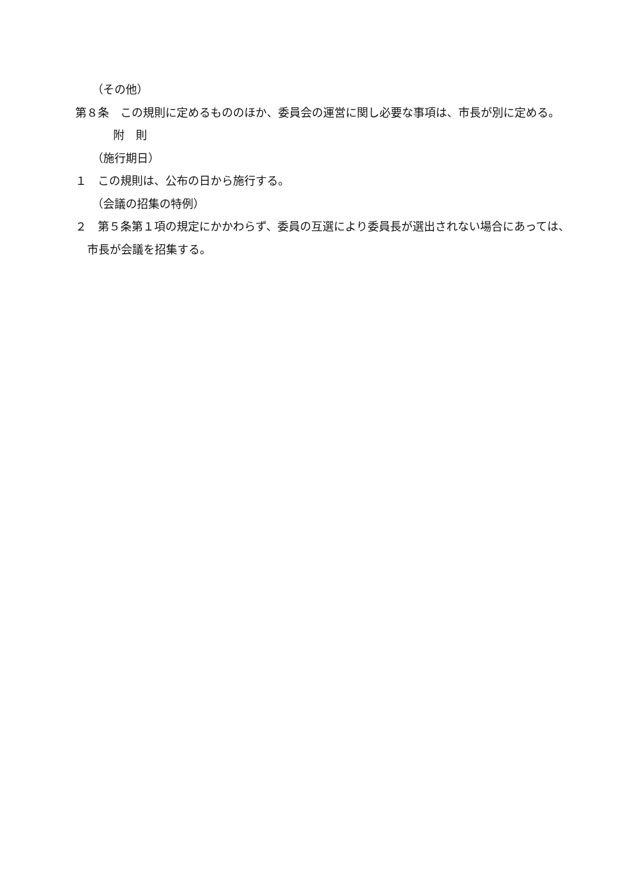（その他）
第８条　この規則に定めるもののほか、委員会の運営に関し必要な事項は、市長が別に定める。
附　則
（施行期日）
１　この規則は、公布の日から施行する。
（会議の招集の特例）
２　第５条第１項の規定にかかわらず、委員の互選により委員長が選出されない場合にあっては、市長が会議を招集する。